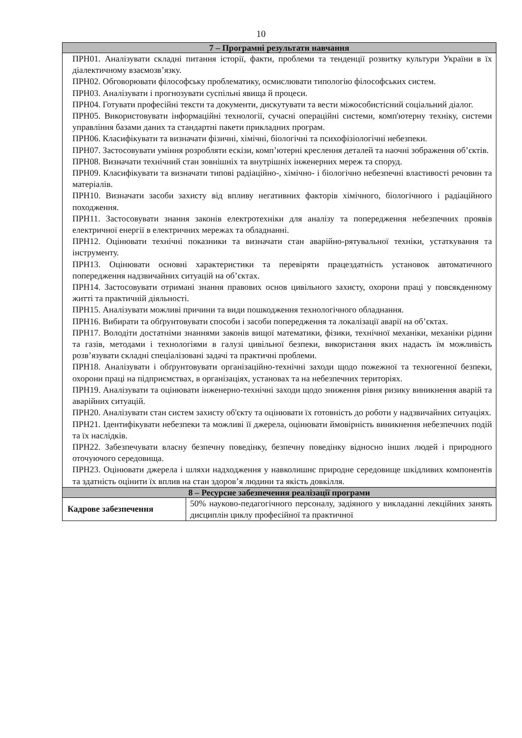10
| 7 – Програмні результати навчання | |
| --- | --- |
| ПРН01. Аналізувати складні питання історії, факти, проблеми та тенденції розвитку культури України в їх діалектичному взаємозв’язку. ПРН02. Обговорювати філософську проблематику, осмислювати типологію філософських систем. ПРН03. Аналізувати і прогнозувати суспільні явища й процеси. ПРН04. Готувати професійні тексти та документи, дискутувати та вести міжособистісний соціальний діалог. ПРН05. Використовувати інформаційні технології, сучасні операційні системи, комп'ютерну техніку, системи управління базами даних та стандартні пакети прикладних програм. ПРН06. Класифікувати та визначати фізичні, хімічні, біологічні та психофізіологічні небезпеки. ПРН07. Застосовувати уміння розробляти ескізи, комп’ютерні креслення деталей та наочні зображення об’єктів. ПРН08. Визначати технічний стан зовнішніх та внутрішніх інженерних мереж та споруд. ПРН09. Класифікувати та визначати типові радіаційно-, хімічно- і біологічно небезпечні властивості речовин та матеріалів. ПРН10. Визначати засоби захисту від впливу негативних факторів хімічного, біологічного і радіаційного походження. ПРН11. Застосовувати знання законів електротехніки для аналізу та попередження небезпечних проявів електричної енергії в електричних мережах та обладнанні. ПРН12. Оцінювати технічні показники та визначати стан аварійно-рятувальної техніки, устаткування та інструменту. ПРН13. Оцінювати основні характеристики та перевіряти працездатність установок автоматичного попередження надзвичайних ситуацій на об’єктах. ПРН14. Застосовувати отримані знання правових основ цивільного захисту, охорони праці у повсякденному житті та практичній діяльності. ПРН15. Аналізувати можливі причини та види пошкодження технологічного обладнання. ПРН16. Вибирати та обґрунтовувати способи і засоби попередження та локалізації аварії на об’єктах. ПРН17. Володіти достатніми знаннями законів вищої математики, фізики, технічної механіки, механіки рідини та газів, методами і технологіями в галузі цивільної безпеки, використання яких надасть їм можливість розв’язувати складні спеціалізовані задачі та практичні проблеми. ПРН18. Аналізувати і обґрунтовувати організаційно-технічні заходи щодо пожежної та техногенної безпеки, охорони праці на підприємствах, в організаціях, установах та на небезпечних територіях. ПРН19. Аналізувати та оцінювати інженерно-технічні заходи щодо зниження рівня ризику виникнення аварій та аварійних ситуацій. ПРН20. Аналізувати стан систем захисту об'єкту та оцінювати їх готовність до роботи у надзвичайних ситуаціях. ПРН21. Ідентифікувати небезпеки та можливі її джерела, оцінювати ймовірність виникнення небезпечних подій та їх наслідків. ПРН22. Забезпечувати власну безпечну поведінку, безпечну поведінку відносно інших людей і природного оточуючого середовища. ПРН23. Оцінювати джерела і шляхи надходження у навколишнє природне середовище шкідливих компонентів та здатність оцінити їх вплив на стан здоров’я людини та якість довкілля. | |
| 8 – Ресурсне забезпечення реалізації програми | |
| Кадрове забезпечення | 50% науково-педагогічного персоналу, задіяного у викладанні лекційних занять дисциплін циклу професійної та практичної |